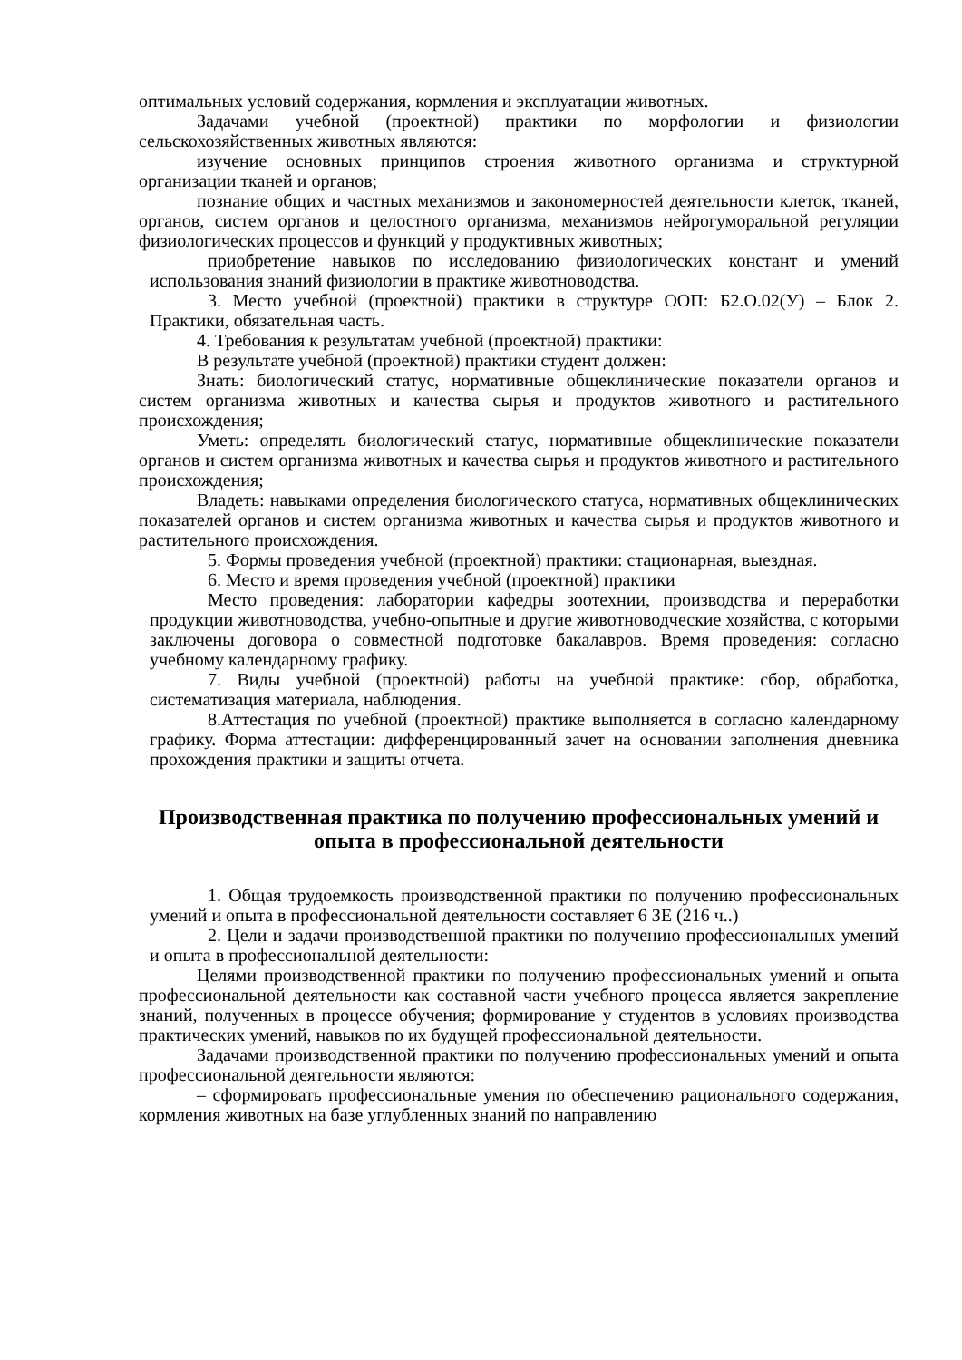оптимальных условий содержания, кормления и эксплуатации животных.
Задачами учебной (проектной) практики по морфологии и физиологии сельскохозяйственных животных являются:
изучение основных принципов строения животного организма и структурной организации тканей и органов;
познание общих и частных механизмов и закономерностей деятельности клеток, тканей, органов, систем органов и целостного организма, механизмов нейрогуморальной регуляции физиологических процессов и функций у продуктивных животных;
приобретение навыков по исследованию физиологических констант и умений использования знаний физиологии в практике животноводства.
3. Место учебной (проектной) практики в структуре ООП: Б2.О.02(У) – Блок 2. Практики, обязательная часть.
4. Требования к результатам учебной (проектной) практики:
В результате учебной (проектной) практики студент должен:
Знать: биологический статус, нормативные общеклинические показатели органов и систем организма животных и качества сырья и продуктов животного и растительного происхождения;
Уметь: определять биологический статус, нормативные общеклинические показатели органов и систем организма животных и качества сырья и продуктов животного и растительного происхождения;
Владеть: навыками определения биологического статуса, нормативных общеклинических показателей органов и систем организма животных и качества сырья и продуктов животного и растительного происхождения.
5. Формы проведения учебной (проектной) практики: стационарная, выездная.
6. Место и время проведения учебной (проектной) практики
Место проведения: лаборатории кафедры зоотехнии, производства и переработки продукции животноводства, учебно-опытные и другие животноводческие хозяйства, с которыми заключены договора о совместной подготовке бакалавров. Время проведения: согласно учебному календарному графику.
7. Виды учебной (проектной) работы на учебной практике: сбор, обработка, систематизация материала, наблюдения.
8.Аттестация по учебной (проектной) практике выполняется в согласно календарному графику. Форма аттестации: дифференцированный зачет на основании заполнения дневника прохождения практики и защиты отчета.
Производственная практика по получению профессиональных умений и опыта в профессиональной деятельности
1. Общая трудоемкость производственной практики по получению профессиональных умений и опыта в профессиональной деятельности составляет 6 ЗЕ (216 ч..)
2. Цели и задачи производственной практики по получению профессиональных умений и опыта в профессиональной деятельности:
Целями производственной практики по получению профессиональных умений и опыта профессиональной деятельности как составной части учебного процесса является закрепление знаний, полученных в процессе обучения; формирование у студентов в условиях производства практических умений, навыков по их будущей профессиональной деятельности.
Задачами производственной практики по получению профессиональных умений и опыта профессиональной деятельности являются:
– сформировать профессиональные умения по обеспечению рационального содержания, кормления животных на базе углубленных знаний по направлению